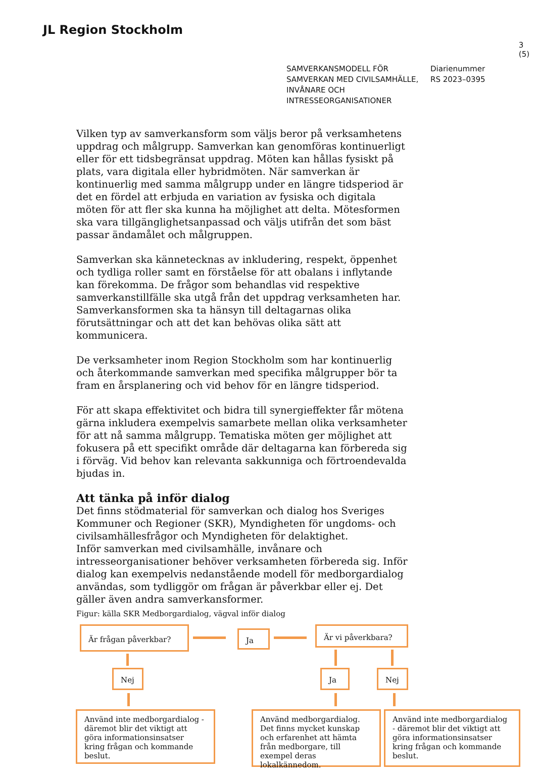JL Region Stockholm
3 (5)
SAMVERKANSMODELL FÖR SAMVERKAN MED CIVILSAMHÄLLE, INVÅNARE OCH INTRESSEORGANISATIONER
Diarienummer
RS 2023–0395
Vilken typ av samverkansform som väljs beror på verksamhetens uppdrag och målgrupp. Samverkan kan genomföras kontinuerligt eller för ett tidsbegränsat uppdrag. Möten kan hållas fysiskt på plats, vara digitala eller hybridmöten. När samverkan är kontinuerlig med samma målgrupp under en längre tidsperiod är det en fördel att erbjuda en variation av fysiska och digitala möten för att fler ska kunna ha möjlighet att delta. Mötesformen ska vara tillgänglighetsanpassad och väljs utifrån det som bäst passar ändamålet och målgruppen.
Samverkan ska kännetecknas av inkludering, respekt, öppenhet och tydliga roller samt en förståelse för att obalans i inflytande kan förekomma. De frågor som behandlas vid respektive samverkanstillfälle ska utgå från det uppdrag verksamheten har. Samverkansformen ska ta hänsyn till deltagarnas olika förutsättningar och att det kan behövas olika sätt att kommunicera.
De verksamheter inom Region Stockholm som har kontinuerlig och återkommande samverkan med specifika målgrupper bör ta fram en årsplanering och vid behov för en längre tidsperiod.
För att skapa effektivitet och bidra till synergieffekter får mötena gärna inkludera exempelvis samarbete mellan olika verksamheter för att nå samma målgrupp. Tematiska möten ger möjlighet att fokusera på ett specifikt område där deltagarna kan förbereda sig i förväg. Vid behov kan relevanta sakkunniga och förtroendevalda bjudas in.
Att tänka på inför dialog
Det finns stödmaterial för samverkan och dialog hos Sveriges Kommuner och Regioner (SKR), Myndigheten för ungdoms- och civilsamhällesfrågor och Myndigheten för delaktighet.
Inför samverkan med civilsamhälle, invånare och intresseorganisationer behöver verksamheten förbereda sig. Inför dialog kan exempelvis nedanstående modell för medborgardialog användas, som tydliggör om frågan är påverkbar eller ej. Det gäller även andra samverkansformer.
Figur: källa SKR Medborgardialog, vägval inför dialog
Är frågan påverkbar? Ja Är vi påverkbara?
Nej Ja Nej
Använd inte medborgardialog - däremot blir det viktigt att göra informationsinsatser kring frågan och kommande beslut.
Använd medborgardialog. Det finns mycket kunskap och erfarenhet att hämta från medborgare, till exempel deras lokalkännedom.
Använd inte medborgardialog - däremot blir det viktigt att göra informationsinsatser kring frågan och kommande beslut.